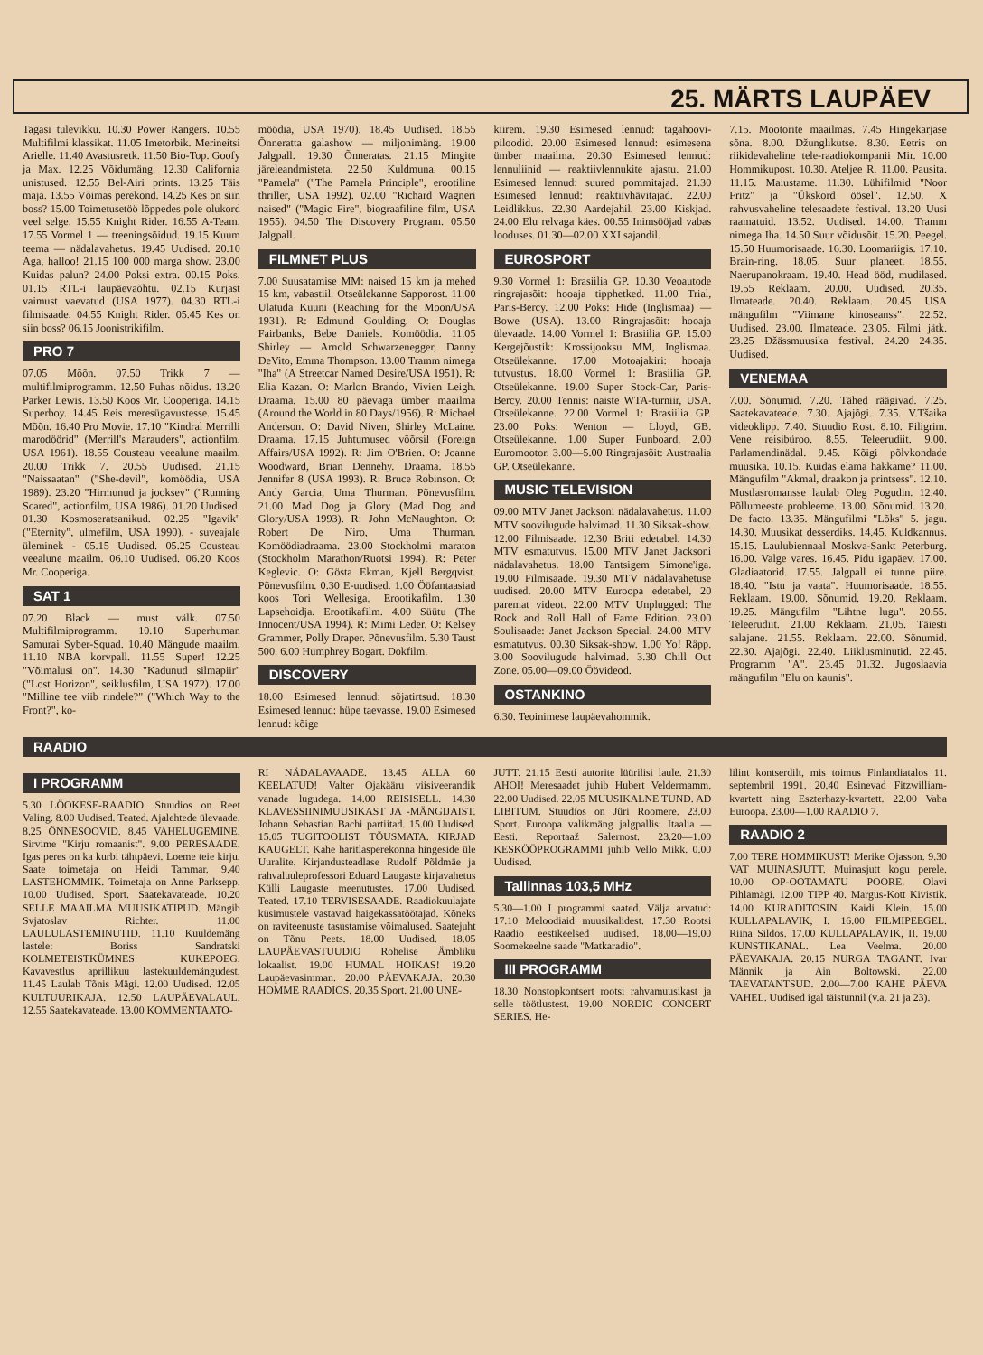25. MÄRTS LAUPÄEV
Tagasi tulevikku. 10.30 Power Rangers. 10.55 Multifilmi klassikat. 11.05 Imetorbik. Merineitsi Arielle. 11.40 Avastusretk. 11.50 Bio-Top. Goofy ja Max. 12.25 Võidumäng. 12.30 California unistused. 12.55 Bel-Airi prints. 13.25 Täis maja. 13.55 Võimas perekond. 14.25 Kes on siin boss? 15.00 Toimetusetöö lõppedes pole olukord veel selge. 15.55 Knight Rider. 16.55 A-Team. 17.55 Vormel 1 — treeningsõidud. 19.15 Kuum teema — nädalavahetus. 19.45 Uudised. 20.10 Aga, halloo! 21.15 100 000 marga show. 23.00 Kuidas palun? 24.00 Poksi extra. 00.15 Poks. 01.15 RTL-i laupäevaõhtu. 02.15 Kurjast vaimust vaevatud (USA 1977). 04.30 RTL-i filmisaade. 04.55 Knight Rider. 05.45 Kes on siin boss? 06.15 Joonistrikifilm.
PRO 7
07.05 Mõõn. 07.50 Trikk 7 — multifilmiprogramm. 12.50 Puhas nõidus. 13.20 Parker Lewis. 13.50 Koos Mr. Cooperiga. 14.15 Superboy. 14.45 Reis meresügavustesse. 15.45 Mõõn. 16.40 Pro Movie. 17.10 "Kindral Merrilli marodöörid" (Merrill's Marauders", actionfilm, USA 1961). 18.55 Cousteau veealune maailm. 20.00 Trikk 7. 20.55 Uudised. 21.15 "Naissaatan" ("She-devil", komöödia, USA 1989). 23.20 "Hirmunud ja jooksev" ("Running Scared", actionfilm, USA 1986). 01.20 Uudised. 01.30 Kosmoseratsanikud. 02.25 "Igavik" ("Eternity", ulmefilm, USA 1990). - suveajale üleminek - 05.15 Uudised. 05.25 Cousteau veealune maailm. 06.10 Uudised. 06.20 Koos Mr. Cooperiga.
SAT 1
07.20 Black — must välk. 07.50 Multifilmiprogramm. 10.10 Superhuman Samurai Syber-Squad. 10.40 Mängude maailm. 11.10 NBA korvpall. 11.55 Super! 12.25 "Võimalusi on". 14.30 "Kadunud silmapiir" ("Lost Horizon", seiklusfilm, USA 1972). 17.00 "Milline tee viib rindele?" ("Which Way to the Front?", ko-
möödia, USA 1970). 18.45 Uudised. 18.55 Õnneratta galashow — miljonimäng. 19.00 Jalgpall. 19.30 Õnneratas. 21.15 Mingite järeleandmisteta. 22.50 Kuldmuna. 00.15 "Pamela" ("The Pamela Principle", erootiline thriller, USA 1992). 02.00 "Richard Wagneri naised" ("Magic Fire", biograafiline film, USA 1955). 04.50 The Discovery Program. 05.50 Jalgpall.
FILMNET PLUS
7.00 Suusatamise MM: naised 15 km ja mehed 15 km, vabastiil. Otseülekanne Sapporost. 11.00 Ulatuda Kuuni (Reaching for the Moon/USA 1931). R: Edmund Goulding. O: Douglas Fairbanks, Bebe Daniels. Komöödia. 11.05 Shirley — Arnold Schwarzenegger, Danny DeVito, Emma Thompson. 13.00 Tramm nimega "Iha" (A Streetcar Named Desire/USA 1951). R: Elia Kazan. O: Marlon Brando, Vivien Leigh. Draama. 15.00 80 päevaga ümber maailma (Around the World in 80 Days/1956). R: Michael Anderson. O: David Niven, Shirley McLaine. Draama. 17.15 Juhtumused võõrsil (Foreign Affairs/USA 1992). R: Jim O'Brien. O: Joanne Woodward, Brian Dennehy. Draama. 18.55 Jennifer 8 (USA 1993). R: Bruce Robinson. O: Andy Garcia, Uma Thurman. Põnevusfilm. 21.00 Mad Dog ja Glory (Mad Dog and Glory/USA 1993). R: John McNaughton. O: Robert De Niro, Uma Thurman. Komöödiadraama. 23.00 Stockholmi maraton (Stockholm Marathon/Ruotsi 1994). R: Peter Keglevic. O: Gösta Ekman, Kjell Bergqvist. Põnevusfilm. 0.30 E-uudised. 1.00 Ööfantaasiad koos Tori Wellesiga. Erootikafilm. 1.30 Lapsehoidja. Erootikafilm. 4.00 Süütu (The Innocent/USA 1994). R: Mimi Leder. O: Kelsey Grammer, Polly Draper. Põnevusfilm. 5.30 Taust 500. 6.00 Humphrey Bogart. Dokfilm.
DISCOVERY
18.00 Esimesed lennud: sõjatirtsud. 18.30 Esimesed lennud: hüpe taevasse. 19.00 Esimesed lennud: kõige
kiirem. 19.30 Esimesed lennud: tagahoovi-piloodid. 20.00 Esimesed lennud: esimesena ümber maailma. 20.30 Esimesed lennud: lennuliinid — reaktiivlennukite ajastu. 21.00 Esimesed lennud: suured pommitajad. 21.30 Esimesed lennud: reaktiivhävitajad. 22.00 Leidlikkus. 22.30 Aardejahil. 23.00 Kiskjad. 24.00 Elu relvaga käes. 00.55 Inimsööjad vabas looduses. 01.30—02.00 XXI sajandil.
EUROSPORT
9.30 Vormel 1: Brasiilia GP. 10.30 Veoautode ringrajasõit: hooaja tipphetked. 11.00 Trial, Paris-Bercy. 12.00 Poks: Hide (Inglismaa) — Bowe (USA). 13.00 Ringrajasõit: hooaja ülevaade. 14.00 Vormel 1: Brasiilia GP. 15.00 Kergejõustik: Krossijooksu MM, Inglismaa. Otseülekanne. 17.00 Motoajakiri: hooaja tutvustus. 18.00 Vormel 1: Brasiilia GP. Otseülekanne. 19.00 Super Stock-Car, Paris-Bercy. 20.00 Tennis: naiste WTA-turniir, USA. Otseülekanne. 22.00 Vormel 1: Brasiilia GP. 23.00 Poks: Wenton — Lloyd, GB. Otseülekanne. 1.00 Super Funboard. 2.00 Euromootor. 3.00—5.00 Ringrajasõit: Austraalia GP. Otseülekanne.
MUSIC TELEVISION
09.00 MTV Janet Jacksoni nädalavahetus. 11.00 MTV soovilugude halvimad. 11.30 Siksak-show. 12.00 Filmisaade. 12.30 Briti edetabel. 14.30 MTV esmatutvus. 15.00 MTV Janet Jacksoni nädalavahetus. 18.00 Tantsigem Simone'iga. 19.00 Filmisaade. 19.30 MTV nädalavahetuse uudised. 20.00 MTV Euroopa edetabel, 20 paremat videot. 22.00 MTV Unplugged: The Rock and Roll Hall of Fame Edition. 23.00 Soulisaade: Janet Jackson Special. 24.00 MTV esmatutvus. 00.30 Siksak-show. 1.00 Yo! Räpp. 3.00 Soovilugude halvimad. 3.30 Chill Out Zone. 05.00—09.00 Öövideod.
OSTANKINO
6.30. Teoinimese laupäevahommik.
7.15. Mootorite maailmas. 7.45 Hingekarjase sõna. 8.00. Džunglikutse. 8.30. Eetris on riikidevaheline tele-raadiokompanii Mir. 10.00 Hommikupost. 10.30. Ateljee R. 11.00. Pausita. 11.15. Maiustame. 11.30. Lühifilmid "Noor Fritz" ja "Ükskord öösel". 12.50. X rahvusvaheline telesaadete festival. 13.20 Uusi raamatuid. 13.52. Uudised. 14.00. Tramm nimega Iha. 14.50 Suur võidusõit. 15.20. Peegel. 15.50 Huumorisaade. 16.30. Loomariigis. 17.10. Brain-ring. 18.05. Suur planeet. 18.55. Naerupanokraam. 19.40. Head ööd, mudilased. 19.55 Reklaam. 20.00. Uudised. 20.35. Ilmateade. 20.40. Reklaam. 20.45 USA mängufilm "Viimane kinoseanss". 22.52. Uudised. 23.00. Ilmateade. 23.05. Filmi jätk. 23.25 Džässmuusika festival. 24.20 24.35. Uudised.
VENEMAA
7.00. Sõnumid. 7.20. Tähed räägivad. 7.25. Saatekavateade. 7.30. Ajajõgi. 7.35. V.Tšaika videoklipp. 7.40. Stuudio Rost. 8.10. Piligrim. Vene reisibüroo. 8.55. Teleerudiit. 9.00. Parlamendinädal. 9.45. Kõigi põlvkondade muusika. 10.15. Kuidas elama hakkame? 11.00. Mängufilm "Akmal, draakon ja printsess". 12.10. Mustlasromansse laulab Oleg Pogudin. 12.40. Põllumeeste probleeme. 13.00. Sõnumid. 13.20. De facto. 13.35. Mängufilmi "Lõks" 5. jagu. 14.30. Muusikat desserdiks. 14.45. Kuldkannus. 15.15. Laulubiennaal Moskva-Sankt Peterburg. 16.00. Valge vares. 16.45. Pidu igapäev. 17.00. Gladiaatorid. 17.55. Jalgpall ei tunne piire. 18.40. "Istu ja vaata". Huumorisaade. 18.55. Reklaam. 19.00. Sõnumid. 19.20. Reklaam. 19.25. Mängufilm "Lihtne lugu". 20.55. Teleerudiit. 21.00 Reklaam. 21.05. Täiesti salajane. 21.55. Reklaam. 22.00. Sõnumid. 22.30. Ajajõgi. 22.40. Liiklusminutid. 22.45. Programm "A". 23.45 01.32. Jugoslaavia mängufilm "Elu on kaunis".
RAADIO
I PROGRAMM
5.30 LÖOKESE-RAADIO. Stuudios on Reet Valing. 8.00 Uudised. Teated. Ajalehtede ülevaade. 8.25 ÕNNESOOVID. 8.45 VAHELUGEMINE. Sirvime "Kirju romaanist". 9.00 PERESAADE. Igas peres on ka kurbi tähtpäevi. Loeme teie kirju. Saate toimetaja on Heidi Tammar. 9.40 LASTEHOMMIK. Toimetaja on Anne Parksepp. 10.00 Uudised. Sport. Saatekavateade. 10.20 SELLE MAAILMA MUUSIKATIPUD. Mängib Svjatoslav Richter. 11.00 LAULULASTEMINUTID. 11.10 Kuuldemäng lastele: Boriss Sandratski KOLMETEISTKÜMNES KUKEPOEG. Kavavestlus aprillikuu lastekuuldemängudest. 11.45 Laulab Tõnis Mägi. 12.00 Uudised. 12.05 KULTUURIKAJA. 12.50 LAUPÄEVALAUL. 12.55 Saatekavateade. 13.00 KOMMENTAATO-
RI NÄDALAVAADE. 13.45 ALLA 60 KEELATUD! Valter Ojakääru viisiveerandik vanade lugudega. 14.00 REISISELL. 14.30 KLAVESSIINIMUUSIKAST JA -MÄNGIJAIST. Johann Sebastian Bachi partiitad. 15.00 Uudised. 15.05 TUGITOOLIST TÕUSMATA. KIRJAD KAUGELT. Kahe haritlasperekonna hingeside üle Uuralite. Kirjandusteadlase Rudolf Põldmäe ja rahvaluuleprofessori Eduard Laugaste kirjavahetus Külli Laugaste meenutustes. 17.00 Uudised. Teated. 17.10 TERVISESAADE. Raadiokuulajate küsimustele vastavad haigekassatöötajad. Kõneks on raviteenuste tasustamise võimalused. Saatejuht on Tõnu Peets. 18.00 Uudised. 18.05 LAUPÄEVASTUUDIO Rohelise Ämbliku lokaalist. 19.00 HUMAL HOIKAS! 19.20 Laupäevasimman. 20.00 PÄEVAKAJA. 20.30 HOMME RAADIOS. 20.35 Sport. 21.00 UNE-
JUTT. 21.15 Eesti autorite lüürilisi laule. 21.30 AHOI! Meresaadet juhib Hubert Veldermamm. 22.00 Uudised. 22.05 MUUSIKALNE TUND. AD LIBITUM. Stuudios on Jüri Roomere. 23.00 Sport. Euroopa valikmäng jalgpallis: Itaalia — Eesti. Reportaaž Salernost. 23.20—1.00 KESKÖÖPROGRAMMI juhib Vello Mikk. 0.00 Uudised.
Tallinnas 103,5 MHz
5.30—1.00 I programmi saated. Välja arvatud: 17.10 Meloodiaid muusikalidest. 17.30 Rootsi Raadio eestikeelsed uudised. 18.00—19.00 Soomekeelne saade "Matkaradio".
III PROGRAMM
18.30 Nonstopkontsert rootsi rahvamuusikast ja selle töötlustest. 19.00 NORDIC CONCERT SERIES. He-
lilint kontserdilt, mis toimus Finlandiatalos 11. septembril 1991. 20.40 Esinevad Fitzwilliam-kvartett ning Eszterhazy-kvartett. 22.00 Vaba Euroopa. 23.00—1.00 RAADIO 7.
RAADIO 2
7.00 TERE HOMMIKUST! Merike Ojasson. 9.30 VAT MUINASJUTT. Muinasjutt kogu perele. 10.00 OP-OOTAMATU POORE. Olavi Pihlamägi. 12.00 TIPP 40. Margus-Kott Kivistik. 14.00 KURADITOSIN. Kaidi Klein. 15.00 KULLAPALAVIK, I. 16.00 FILMIPEEGEL. Riina Sildos. 17.00 KULLAPALAVIK, II. 19.00 KUNSTIKANAL. Lea Veelma. 20.00 PÄEVAKAJA. 20.15 NURGA TAGANT. Ivar Männik ja Ain Boltowski. 22.00 TAEVATANTSUD. 2.00—7.00 KAHE PÄEVA VAHEL. Uudised igal täistunnil (v.a. 21 ja 23).